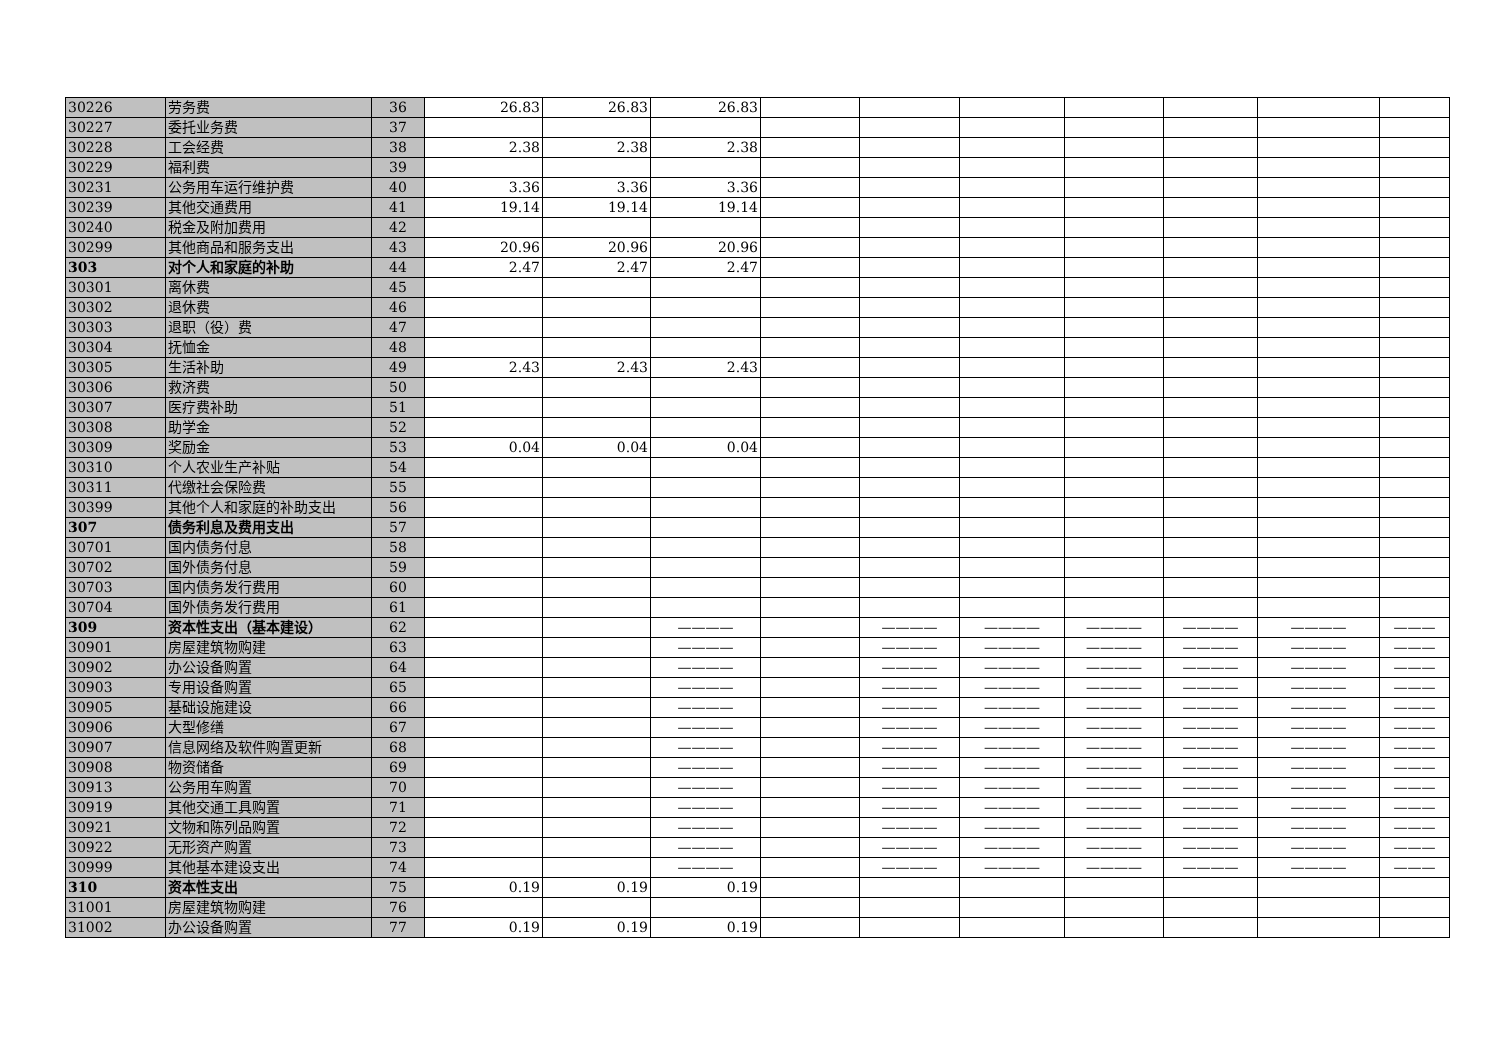| 30226 | 劳务费 | 36 | 26.83 | 26.83 | 26.83 | | | | | | | |
| 30227 | 委托业务费 | 37 | | | | | | | | | | |
| 30228 | 工会经费 | 38 | 2.38 | 2.38 | 2.38 | | | | | | | |
| 30229 | 福利费 | 39 | | | | | | | | | | |
| 30231 | 公务用车运行维护费 | 40 | 3.36 | 3.36 | 3.36 | | | | | | | |
| 30239 | 其他交通费用 | 41 | 19.14 | 19.14 | 19.14 | | | | | | | |
| 30240 | 税金及附加费用 | 42 | | | | | | | | | | |
| 30299 | 其他商品和服务支出 | 43 | 20.96 | 20.96 | 20.96 | | | | | | | |
| 303 | 对个人和家庭的补助 | 44 | 2.47 | 2.47 | 2.47 | | | | | | | |
| 30301 | 离休费 | 45 | | | | | | | | | | |
| 30302 | 退休费 | 46 | | | | | | | | | | |
| 30303 | 退职（役）费 | 47 | | | | | | | | | | |
| 30304 | 抚恤金 | 48 | | | | | | | | | | |
| 30305 | 生活补助 | 49 | 2.43 | 2.43 | 2.43 | | | | | | | |
| 30306 | 救济费 | 50 | | | | | | | | | | |
| 30307 | 医疗费补助 | 51 | | | | | | | | | | |
| 30308 | 助学金 | 52 | | | | | | | | | | |
| 30309 | 奖励金 | 53 | 0.04 | 0.04 | 0.04 | | | | | | | |
| 30310 | 个人农业生产补贴 | 54 | | | | | | | | | | |
| 30311 | 代缴社会保险费 | 55 | | | | | | | | | | |
| 30399 | 其他个人和家庭的补助支出 | 56 | | | | | | | | | | |
| 307 | 债务利息及费用支出 | 57 | | | | | | | | | | |
| 30701 | 国内债务付息 | 58 | | | | | | | | | | |
| 30702 | 国外债务付息 | 59 | | | | | | | | | | |
| 30703 | 国内债务发行费用 | 60 | | | | | | | | | | |
| 30704 | 国外债务发行费用 | 61 | | | | | | | | | | |
| 309 | 资本性支出（基本建设） | 62 | | | ———— | | ———— | ———— | ———— | ———— | ———— | ——— |
| 30901 | 房屋建筑物购建 | 63 | | | ———— | | ———— | ———— | ———— | ———— | ———— | ——— |
| 30902 | 办公设备购置 | 64 | | | ———— | | ———— | ———— | ———— | ———— | ———— | ——— |
| 30903 | 专用设备购置 | 65 | | | ———— | | ———— | ———— | ———— | ———— | ———— | ——— |
| 30905 | 基础设施建设 | 66 | | | ———— | | ———— | ———— | ———— | ———— | ———— | ——— |
| 30906 | 大型修缮 | 67 | | | ———— | | ———— | ———— | ———— | ———— | ———— | ——— |
| 30907 | 信息网络及软件购置更新 | 68 | | | ———— | | ———— | ———— | ———— | ———— | ———— | ——— |
| 30908 | 物资储备 | 69 | | | ———— | | ———— | ———— | ———— | ———— | ———— | ——— |
| 30913 | 公务用车购置 | 70 | | | ———— | | ———— | ———— | ———— | ———— | ———— | ——— |
| 30919 | 其他交通工具购置 | 71 | | | ———— | | ———— | ———— | ———— | ———— | ———— | ——— |
| 30921 | 文物和陈列品购置 | 72 | | | ———— | | ———— | ———— | ———— | ———— | ———— | ——— |
| 30922 | 无形资产购置 | 73 | | | ———— | | ———— | ———— | ———— | ———— | ———— | ——— |
| 30999 | 其他基本建设支出 | 74 | | | ———— | | ———— | ———— | ———— | ———— | ———— | ——— |
| 310 | 资本性支出 | 75 | 0.19 | 0.19 | 0.19 | | | | | | | |
| 31001 | 房屋建筑物购建 | 76 | | | | | | | | | | |
| 31002 | 办公设备购置 | 77 | 0.19 | 0.19 | 0.19 | | | | | | | |